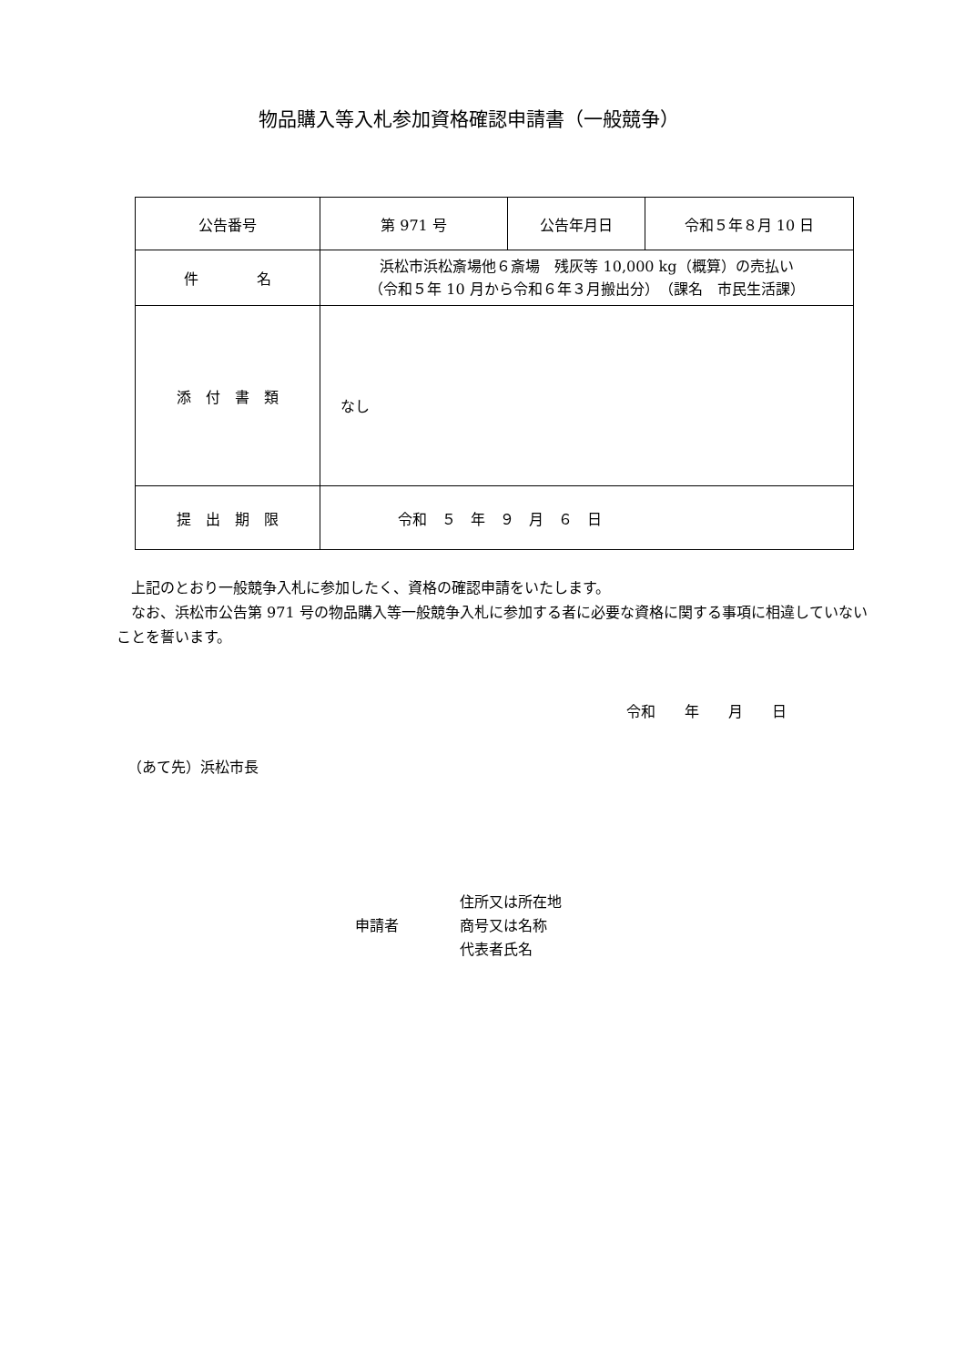物品購入等入札参加資格確認申請書（一般競争）
| 公告番号 | 第 971 号 | 公告年月日 | 令和５年８月 10 日 |
| 件 名 | 浜松市浜松斎場他６斎場 残灰等 10,000 kg（概算）の売払い （令和５年 10 月から令和６年３月搬出分） （課名 市民生活課） | | |
| 添 付 書 類 | なし | | |
| 提 出 期 限 | 令和 ５ 年 ９ 月 ６ 日 | | |
　上記のとおり一般競争入札に参加したく、資格の確認申請をいたします。
　なお、浜松市公告第 971 号の物品購入等一般競争入札に参加する者に必要な資格に関する事項に相違していないことを誓います。
令和　　年　　月　　日
（あて先）浜松市長
申請者
住所又は所在地
商号又は名称
代表者氏名